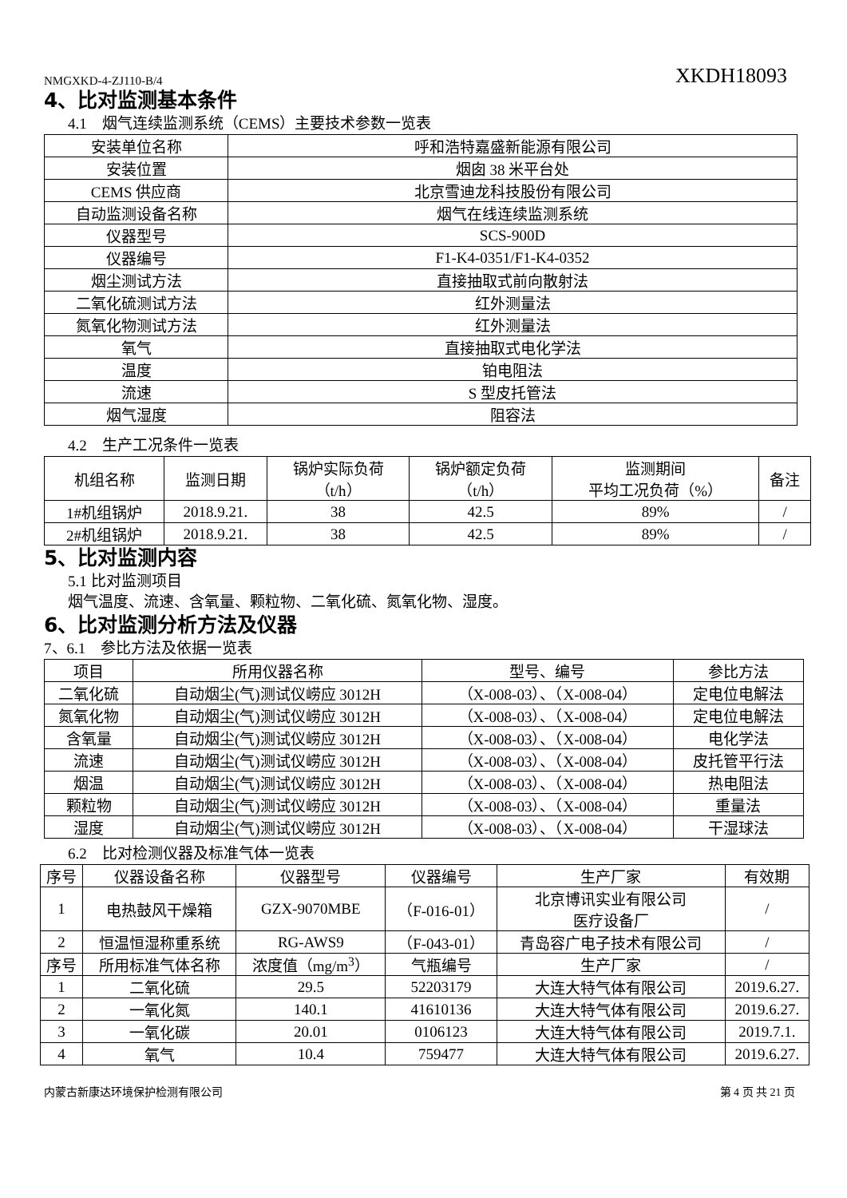NMGXKD-4-ZJ110-B/4 XKDH18093
4、比对监测基本条件
4.1　烟气连续监测系统（CEMS）主要技术参数一览表
| 安装单位名称 | 呼和浩特嘉盛新能源有限公司 |
| 安装位置 | 烟囱 38 米平台处 |
| CEMS 供应商 | 北京雪迪龙科技股份有限公司 |
| 自动监测设备名称 | 烟气在线连续监测系统 |
| 仪器型号 | SCS-900D |
| 仪器编号 | F1-K4-0351/F1-K4-0352 |
| 烟尘测试方法 | 直接抽取式前向散射法 |
| 二氧化硫测试方法 | 红外测量法 |
| 氮氧化物测试方法 | 红外测量法 |
| 氧气 | 直接抽取式电化学法 |
| 温度 | 铂电阻法 |
| 流速 | S 型皮托管法 |
| 烟气湿度 | 阻容法 |
4.2　生产工况条件一览表
| 机组名称 | 监测日期 | 锅炉实际负荷 （t/h） | 锅炉额定负荷 （t/h） | 监测期间 平均工况负荷（%） | 备注 |
| 1#机组锅炉 | 2018.9.21. | 38 | 42.5 | 89% | / |
| 2#机组锅炉 | 2018.9.21. | 38 | 42.5 | 89% | / |
5、比对监测内容
5.1 比对监测项目
烟气温度、流速、含氧量、颗粒物、二氧化硫、氮氧化物、湿度。
6、比对监测分析方法及仪器
7、6.1　参比方法及依据一览表
| 项目 | 所用仪器名称 | 型号、编号 | 参比方法 |
| 二氧化硫 | 自动烟尘(气)测试仪崂应 3012H | （X-008-03）、（X-008-04） | 定电位电解法 |
| 氮氧化物 | 自动烟尘(气)测试仪崂应 3012H | （X-008-03）、（X-008-04） | 定电位电解法 |
| 含氧量 | 自动烟尘(气)测试仪崂应 3012H | （X-008-03）、（X-008-04） | 电化学法 |
| 流速 | 自动烟尘(气)测试仪崂应 3012H | （X-008-03）、（X-008-04） | 皮托管平行法 |
| 烟温 | 自动烟尘(气)测试仪崂应 3012H | （X-008-03）、（X-008-04） | 热电阻法 |
| 颗粒物 | 自动烟尘(气)测试仪崂应 3012H | （X-008-03）、（X-008-04） | 重量法 |
| 湿度 | 自动烟尘(气)测试仪崂应 3012H | （X-008-03）、（X-008-04） | 干湿球法 |
6.2　比对检测仪器及标准气体一览表
| 序号 | 仪器设备名称 | 仪器型号 | 仪器编号 | 生产厂家 | 有效期 |
| 1 | 电热鼓风干燥箱 | GZX-9070MBE | （F-016-01） | 北京博讯实业有限公司 医疗设备厂 | / |
| 2 | 恒温恒湿称重系统 | RG-AWS9 | （F-043-01） | 青岛容广电子技术有限公司 | / |
| 序号 | 所用标准气体名称 | 浓度值（mg/m<sup>3</sup>） | 气瓶编号 | 生产厂家 | / |
| 1 | 二氧化硫 | 29.5 | 52203179 | 大连大特气体有限公司 | 2019.6.27. |
| 2 | 一氧化氮 | 140.1 | 41610136 | 大连大特气体有限公司 | 2019.6.27. |
| 3 | 一氧化碳 | 20.01 | 0106123 | 大连大特气体有限公司 | 2019.7.1. |
| 4 | 氧气 | 10.4 | 759477 | 大连大特气体有限公司 | 2019.6.27. |
内蒙古新康达环境保护检测有限公司 第 4 页 共 21 页